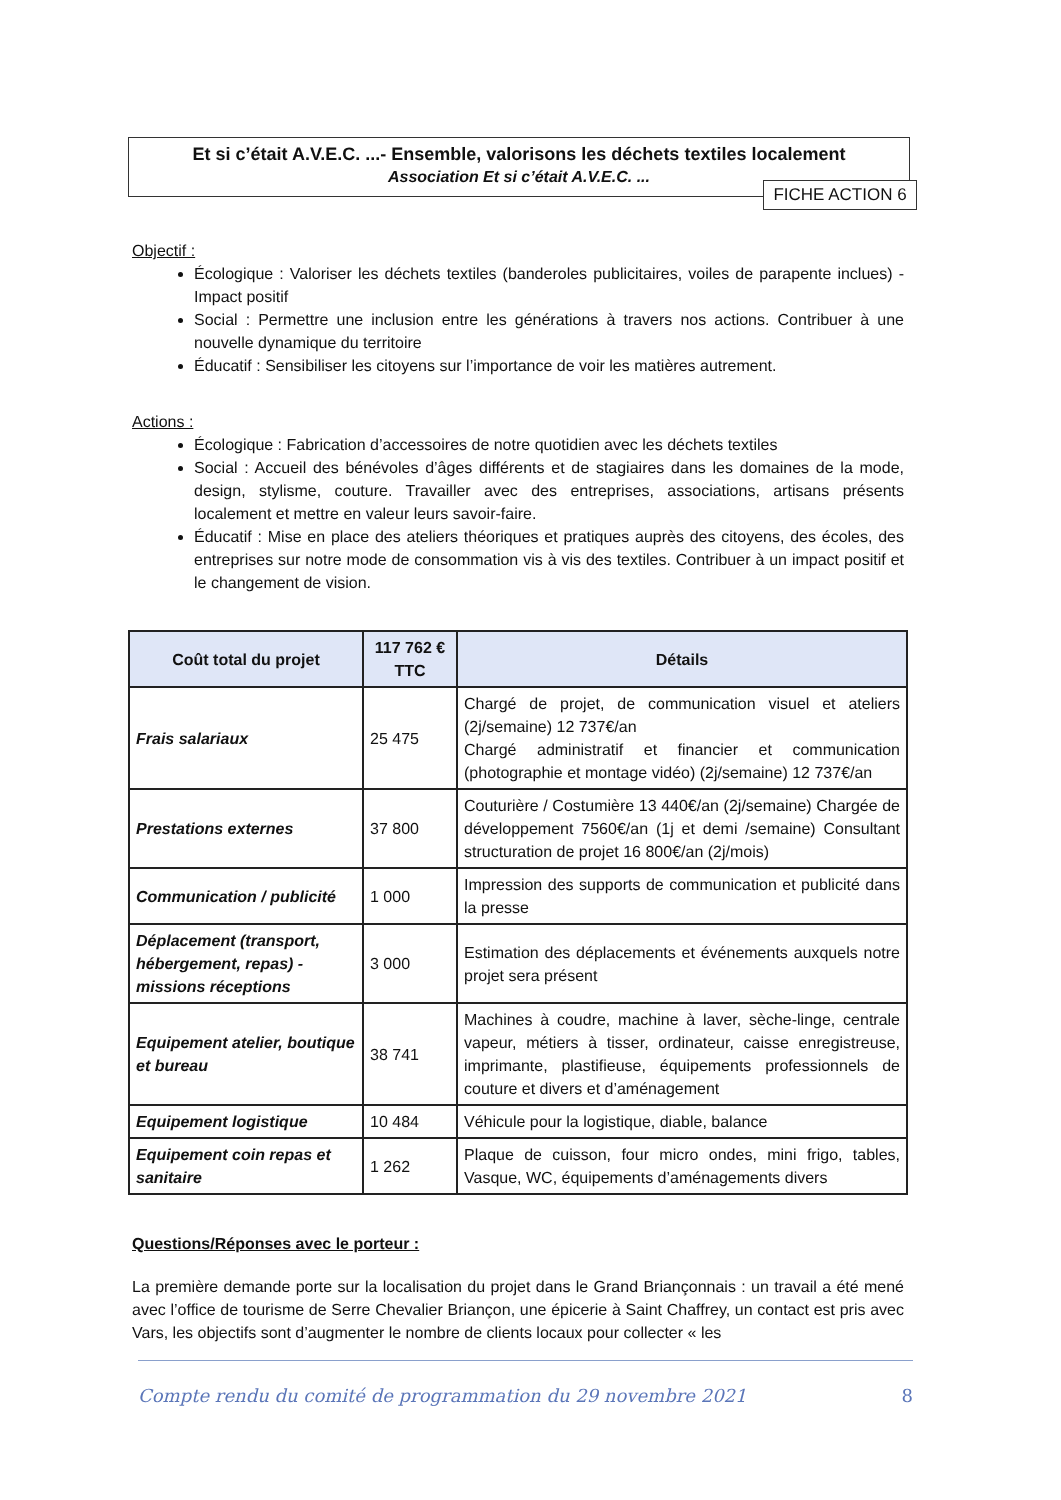Et si c’était A.V.E.C. ...- Ensemble, valorisons les déchets textiles localement
Association Et si c’était A.V.E.C. ...
FICHE ACTION 6
Objectif :
Écologique : Valoriser les déchets textiles (banderoles publicitaires, voiles de parapente inclues) - Impact positif
Social : Permettre une inclusion entre les générations à travers nos actions. Contribuer à une nouvelle dynamique du territoire
Éducatif : Sensibiliser les citoyens sur l’importance de voir les matières autrement.
Actions :
Écologique : Fabrication d’accessoires de notre quotidien avec les déchets textiles
Social : Accueil des bénévoles d’âges différents et de stagiaires dans les domaines de la mode, design, stylisme, couture. Travailler avec des entreprises, associations, artisans présents localement et mettre en valeur leurs savoir-faire.
Éducatif : Mise en place des ateliers théoriques et pratiques auprès des citoyens, des écoles, des entreprises sur notre mode de consommation vis à vis des textiles. Contribuer à un impact positif et le changement de vision.
| Coût total du projet | 117 762 € TTC | Détails |
| --- | --- | --- |
| Frais salariaux | 25 475 | Chargé de projet, de communication visuel et ateliers (2j/semaine) 12 737€/an Chargé administratif et financier et communication (photographie et montage vidéo) (2j/semaine) 12 737€/an |
| Prestations externes | 37 800 | Couturière / Costumière 13 440€/an (2j/semaine) Chargée de développement 7560€/an (1j et demi /semaine) Consultant structuration de projet 16 800€/an (2j/mois) |
| Communication / publicité | 1 000 | Impression des supports de communication et publicité dans la presse |
| Déplacement (transport, hébergement, repas) - missions réceptions | 3 000 | Estimation des déplacements et événements auxquels notre projet sera présent |
| Equipement atelier, boutique et bureau | 38 741 | Machines à coudre, machine à laver, sèche-linge, centrale vapeur, métiers à tisser, ordinateur, caisse enregistreuse, imprimante, plastifieuse, équipements professionnels de couture et divers et d’aménagement |
| Equipement logistique | 10 484 | Véhicule pour la logistique, diable, balance |
| Equipement coin repas et sanitaire | 1 262 | Plaque de cuisson, four micro ondes, mini frigo, tables, Vasque, WC, équipements d’aménagements divers |
Questions/Réponses avec le porteur :
La première demande porte sur la localisation du projet dans le Grand Briançonnais : un travail a été mené avec l’office de tourisme de Serre Chevalier Briançon, une épicerie à Saint Chaffrey, un contact est pris avec Vars, les objectifs sont d’augmenter le nombre de clients locaux pour collecter « les
Compte rendu du comité de programmation du 29 novembre 2021 8